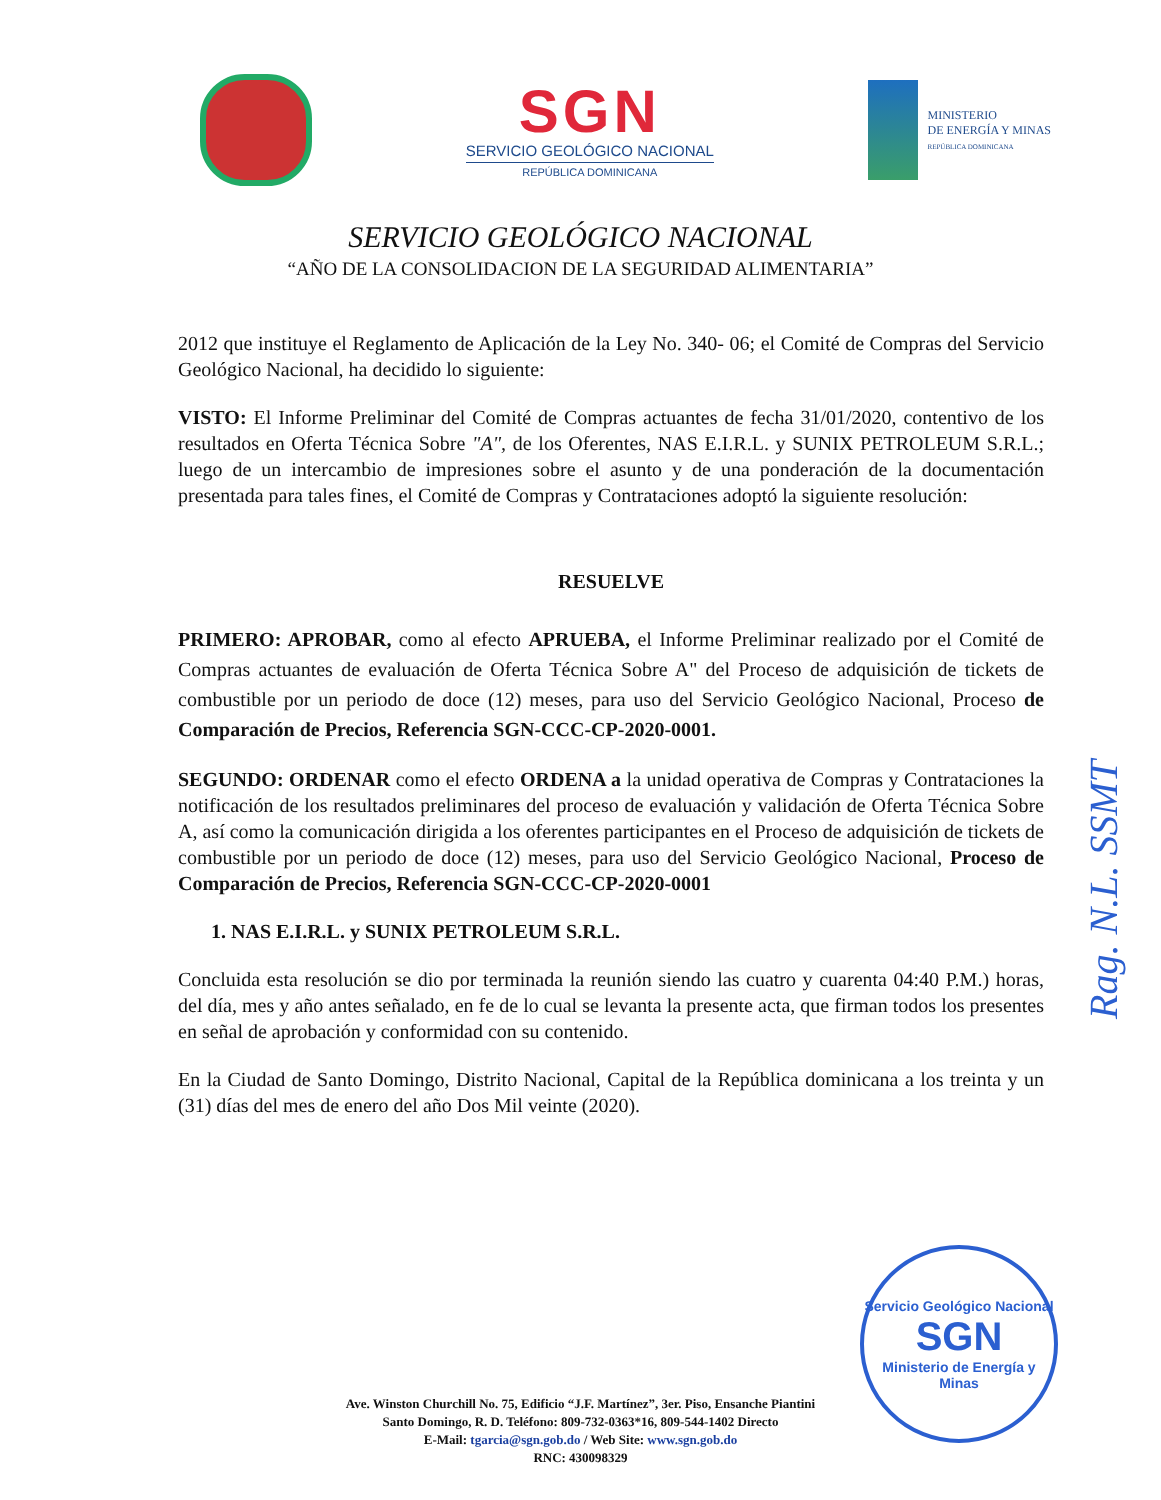SGN
SERVICIO GEOLÓGICO NACIONAL
REPÚBLICA DOMINICANA
MINISTERIO
DE ENERGÍA Y MINAS
REPÚBLICA DOMINICANA
SERVICIO GEOLÓGICO NACIONAL
“AÑO DE LA CONSOLIDACION DE LA SEGURIDAD ALIMENTARIA”
2012 que instituye el Reglamento de Aplicación de la Ley No. 340- 06; el Comité de Compras del Servicio Geológico Nacional, ha decidido lo siguiente:
VISTO: El Informe Preliminar del Comité de Compras actuantes de fecha 31/01/2020, contentivo de los resultados en Oferta Técnica Sobre "A", de los Oferentes, NAS E.I.R.L. y SUNIX PETROLEUM S.R.L.; luego de un intercambio de impresiones sobre el asunto y de una ponderación de la documentación presentada para tales fines, el Comité de Compras y Contrataciones adoptó la siguiente resolución:
RESUELVE
PRIMERO: APROBAR, como al efecto APRUEBA, el Informe Preliminar realizado por el Comité de Compras actuantes de evaluación de Oferta Técnica Sobre A" del Proceso de adquisición de tickets de combustible por un periodo de doce (12) meses, para uso del Servicio Geológico Nacional, Proceso de Comparación de Precios, Referencia SGN-CCC-CP-2020-0001.
SEGUNDO: ORDENAR como el efecto ORDENA a la unidad operativa de Compras y Contrataciones la notificación de los resultados preliminares del proceso de evaluación y validación de Oferta Técnica Sobre A, así como la comunicación dirigida a los oferentes participantes en el Proceso de adquisición de tickets de combustible por un periodo de doce (12) meses, para uso del Servicio Geológico Nacional, Proceso de Comparación de Precios, Referencia SGN-CCC-CP-2020-0001
1. NAS E.I.R.L. y SUNIX PETROLEUM S.R.L.
Concluida esta resolución se dio por terminada la reunión siendo las cuatro y cuarenta 04:40 P.M.) horas, del día, mes y año antes señalado, en fe de lo cual se levanta la presente acta, que firman todos los presentes en señal de aprobación y conformidad con su contenido.
En la Ciudad de Santo Domingo, Distrito Nacional, Capital de la República dominicana a los treinta y un (31) días del mes de enero del año Dos Mil veinte (2020).
Rag. N.L. SSMT
Servicio Geológico Nacional
SGN
Ministerio de Energía y Minas
Ave. Winston Churchill No. 75, Edificio “J.F. Martínez”, 3er. Piso, Ensanche Piantini
Santo Domingo, R. D. Teléfono: 809-732-0363*16, 809-544-1402 Directo
E-Mail: tgarcia@sgn.gob.do / Web Site: www.sgn.gob.do
RNC: 430098329